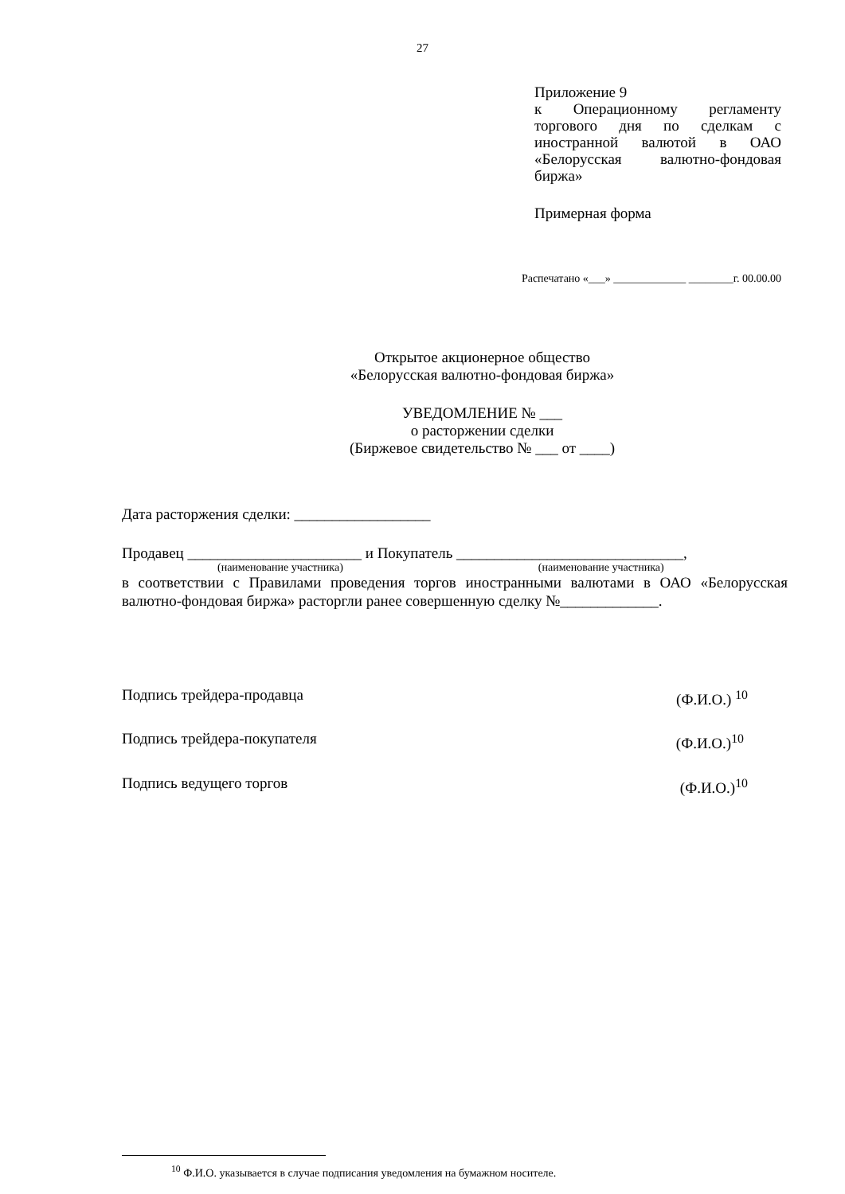27
Приложение 9
к Операционному регламенту торгового дня по сделкам с иностранной валютой в ОАО «Белорусская валютно-фондовая биржа»
Примерная форма
Распечатано «___» _____________ ________г. 00.00.00
Открытое акционерное общество
«Белорусская валютно-фондовая биржа»
УВЕДОМЛЕНИЕ № ___
о расторжении сделки
(Биржевое свидетельство № ___ от ____)
Дата расторжения сделки: __________________
Продавец _______________________ и Покупатель ______________________________,
(наименование участника) (наименование участника)
в соответствии с Правилами проведения торгов иностранными валютами в ОАО «Белорусская валютно-фондовая биржа» расторгли ранее совершенную сделку №_____________.
Подпись трейдера-продавца (Ф.И.О.) <sup>10</sup>
Подпись трейдера-покупателя (Ф.И.О.)<sup>10</sup>
Подпись ведущего торгов (Ф.И.О.)<sup>10</sup>
<sup>10</sup> Ф.И.О. указывается в случае подписания уведомления на бумажном носителе.